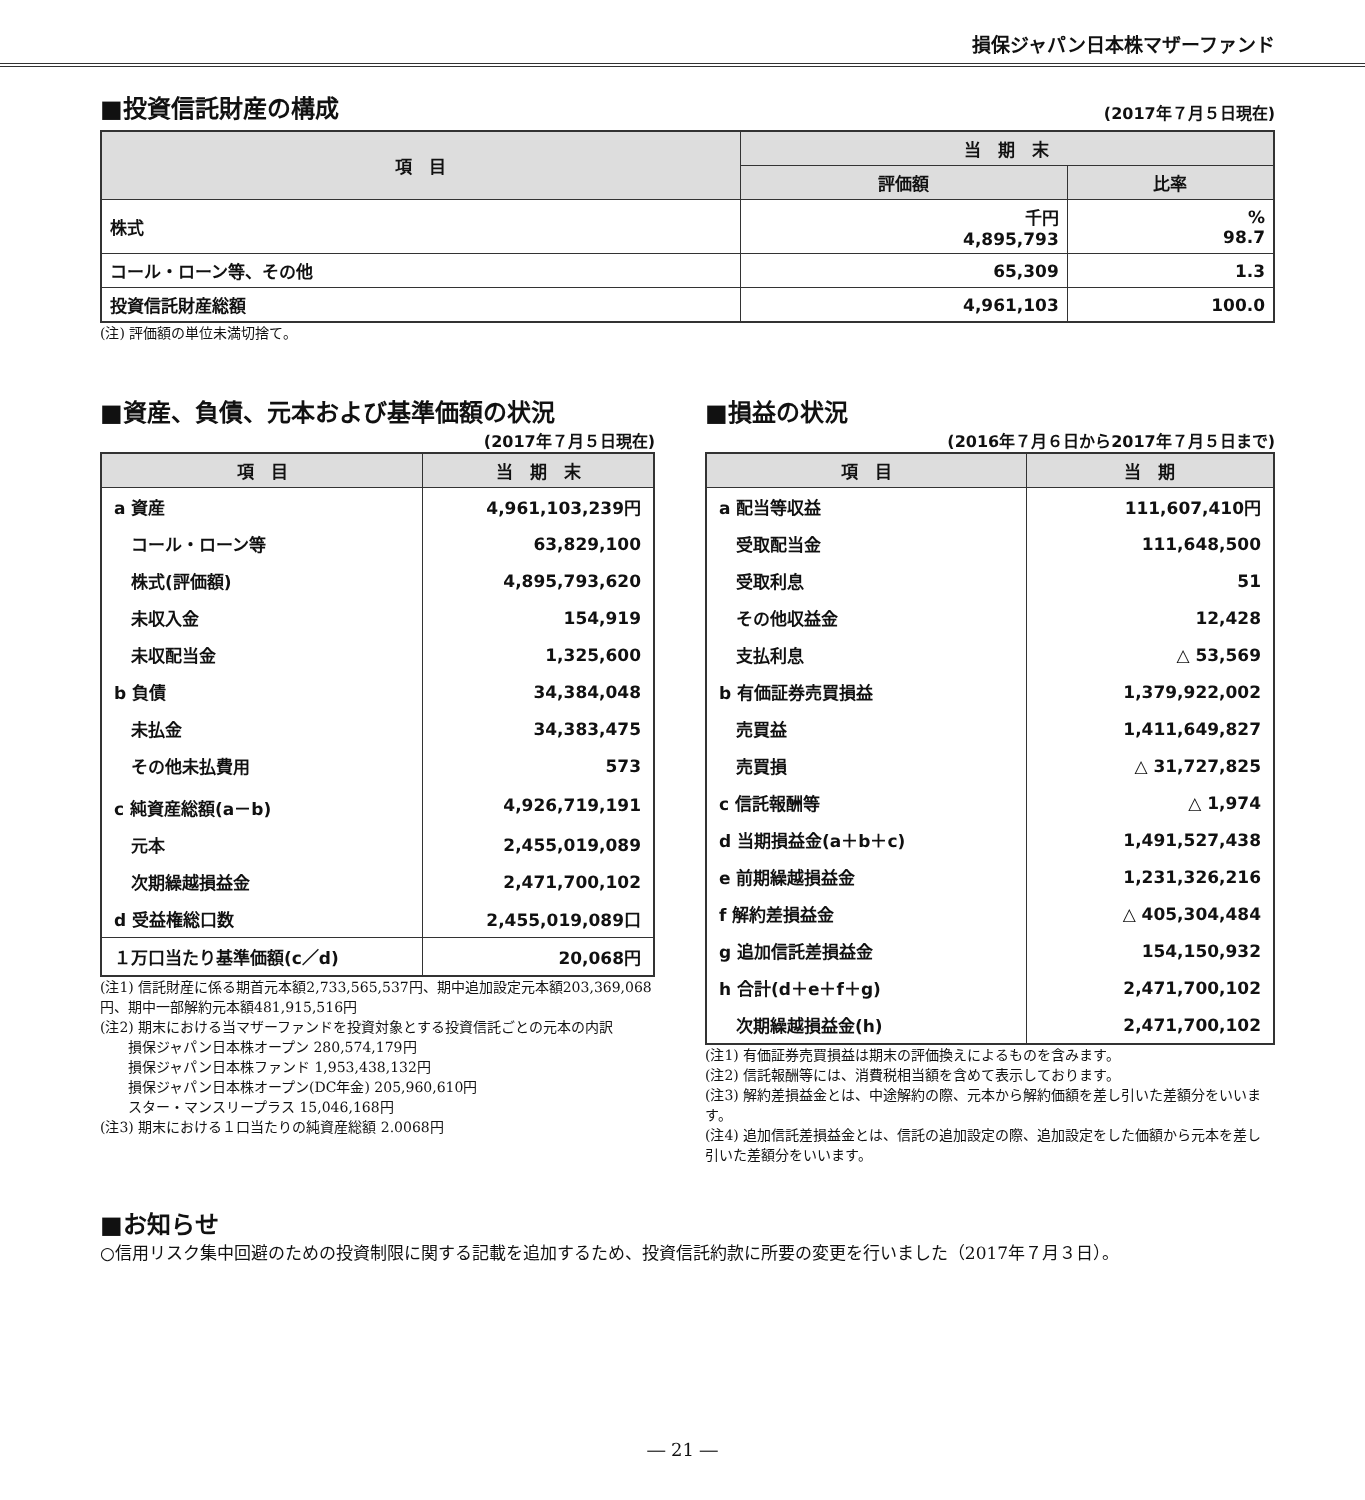損保ジャパン日本株マザーファンド
■投資信託財産の構成
(2017年７月５日現在)
| 項 目 | 当 期 末 | |
| --- | --- | --- |
| | 評価額 | 比率 |
| 株式 | 千円 4,895,793 | % 98.7 |
| コール・ローン等、その他 | 65,309 | 1.3 |
| 投資信託財産総額 | 4,961,103 | 100.0 |
(注) 評価額の単位未満切捨て。
■資産、負債、元本および基準価額の状況
(2017年７月５日現在)
| 項 目 | 当 期 末 |
| --- | --- |
| a 資産 | 4,961,103,239円 |
| コール・ローン等 | 63,829,100 |
| 株式(評価額) | 4,895,793,620 |
| 未収入金 | 154,919 |
| 未収配当金 | 1,325,600 |
| b 負債 | 34,384,048 |
| 未払金 | 34,383,475 |
| その他未払費用 | 573 |
| c 純資産総額(a－b) | 4,926,719,191 |
| 元本 | 2,455,019,089 |
| 次期繰越損益金 | 2,471,700,102 |
| d 受益権総口数 | 2,455,019,089口 |
| １万口当たり基準価額(c／d) | 20,068円 |
(注1) 信託財産に係る期首元本額2,733,565,537円、期中追加設定元本額203,369,068円、期中一部解約元本額481,915,516円
(注2) 期末における当マザーファンドを投資対象とする投資信託ごとの元本の内訳
　　損保ジャパン日本株オープン 280,574,179円
　　損保ジャパン日本株ファンド 1,953,438,132円
　　損保ジャパン日本株オープン(DC年金) 205,960,610円
　　スター・マンスリープラス 15,046,168円
(注3) 期末における１口当たりの純資産総額 2.0068円
■損益の状況
(2016年７月６日から2017年７月５日まで)
| 項 目 | 当 期 |
| --- | --- |
| a 配当等収益 | 111,607,410円 |
| 受取配当金 | 111,648,500 |
| 受取利息 | 51 |
| その他収益金 | 12,428 |
| 支払利息 | △ 53,569 |
| b 有価証券売買損益 | 1,379,922,002 |
| 売買益 | 1,411,649,827 |
| 売買損 | △ 31,727,825 |
| c 信託報酬等 | △ 1,974 |
| d 当期損益金(a＋b＋c) | 1,491,527,438 |
| e 前期繰越損益金 | 1,231,326,216 |
| f 解約差損益金 | △ 405,304,484 |
| g 追加信託差損益金 | 154,150,932 |
| h 合計(d＋e＋f＋g) | 2,471,700,102 |
| 次期繰越損益金(h) | 2,471,700,102 |
(注1) 有価証券売買損益は期末の評価換えによるものを含みます。
(注2) 信託報酬等には、消費税相当額を含めて表示しております。
(注3) 解約差損益金とは、中途解約の際、元本から解約価額を差し引いた差額分をいいます。
(注4) 追加信託差損益金とは、信託の追加設定の際、追加設定をした価額から元本を差し引いた差額分をいいます。
■お知らせ
○信用リスク集中回避のための投資制限に関する記載を追加するため、投資信託約款に所要の変更を行いました（2017年７月３日）。
― 21 ―